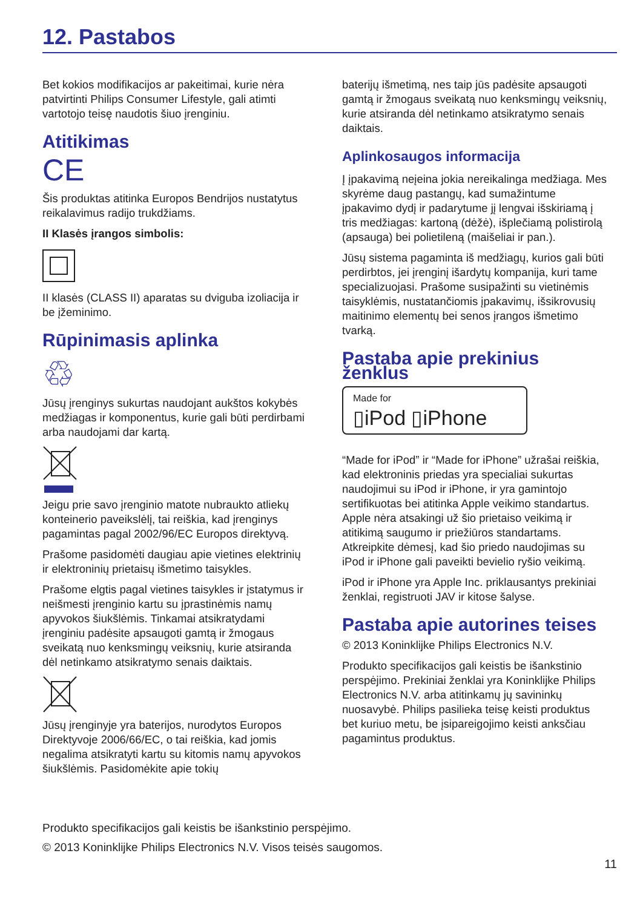12. Pastabos
Bet kokios modifikacijos ar pakeitimai, kurie nėra patvirtinti Philips Consumer Lifestyle, gali atimti vartotojo teisę naudotis šiuo įrenginiu.
Atitikimas
CE
Šis produktas atitinka Europos Bendrijos nustatytus reikalavimus radijo trukdžiams.
II Klasės įrangos simbolis:
II klasės (CLASS II) aparatas su dviguba izoliacija ir be įžeminimo.
Rūpinimasis aplinka
♲
Jūsų įrenginys sukurtas naudojant aukštos kokybės medžiagas ir komponentus, kurie gali būti perdirbami arba naudojami dar kartą.
Jeigu prie savo įrenginio matote nubraukto atliekų konteinerio paveikslėlį, tai reiškia, kad įrenginys pagamintas pagal 2002/96/EC Europos direktyvą.
Prašome pasidomėti daugiau apie vietines elektrinių ir elektroninių prietaisų išmetimo taisykles.
Prašome elgtis pagal vietines taisykles ir įstatymus ir neišmesti įrenginio kartu su įprastinėmis namų apyvokos šiukšlėmis. Tinkamai atsikratydami įrenginiu padėsite apsaugoti gamtą ir žmogaus sveikatą nuo kenksmingų veiksnių, kurie atsiranda dėl netinkamo atsikratymo senais daiktais.
Jūsų įrenginyje yra baterijos, nurodytos Europos Direktyvoje 2006/66/EC, o tai reiškia, kad jomis negalima atsikratyti kartu su kitomis namų apyvokos šiukšlėmis. Pasidomėkite apie tokių
baterijų išmetimą, nes taip jūs padėsite apsaugoti gamtą ir žmogaus sveikatą nuo kenksmingų veiksnių, kurie atsiranda dėl netinkamo atsikratymo senais daiktais.
Aplinkosaugos informacija
Į įpakavimą neįeina jokia nereikalinga medžiaga. Mes skyrėme daug pastangų, kad sumažintume įpakavimo dydį ir padarytume jį lengvai išskiriamą į tris medžiagas: kartoną (dėžė), išplečiamą polistirolą (apsauga) bei polietileną (maišeliai ir pan.).
Jūsų sistema pagaminta iš medžiagų, kurios gali būti perdirbtos, jei įrenginį išardytų kompanija, kuri tame specializuojasi. Prašome susipažinti su vietinėmis taisyklėmis, nustatančiomis įpakavimų, išsikrovusių maitinimo elementų bei senos įrangos išmetimo tvarką.
Pastaba apie prekinius ženklus
Made for
▯iPod ▯iPhone
“Made for iPod” ir “Made for iPhone” užrašai reiškia, kad elektroninis priedas yra specialiai sukurtas naudojimui su iPod ir iPhone, ir yra gamintojo sertifikuotas bei atitinka Apple veikimo standartus. Apple nėra atsakingi už šio prietaiso veikimą ir atitikimą saugumo ir priežiūros standartams. Atkreipkite dėmesį, kad šio priedo naudojimas su iPod ir iPhone gali paveikti bevielio ryšio veikimą.
iPod ir iPhone yra Apple Inc. priklausantys prekiniai ženklai, registruoti JAV ir kitose šalyse.
Pastaba apie autorines teises
© 2013 Koninklijke Philips Electronics N.V.
Produkto specifikacijos gali keistis be išankstinio perspėjimo. Prekiniai ženklai yra Koninklijke Philips Electronics N.V. arba atitinkamų jų savininkų nuosavybė. Philips pasilieka teisę keisti produktus bet kuriuo metu, be įsipareigojimo keisti anksčiau pagamintus produktus.
Produkto specifikacijos gali keistis be išankstinio perspėjimo.
© 2013 Koninklijke Philips Electronics N.V. Visos teisės saugomos.
11